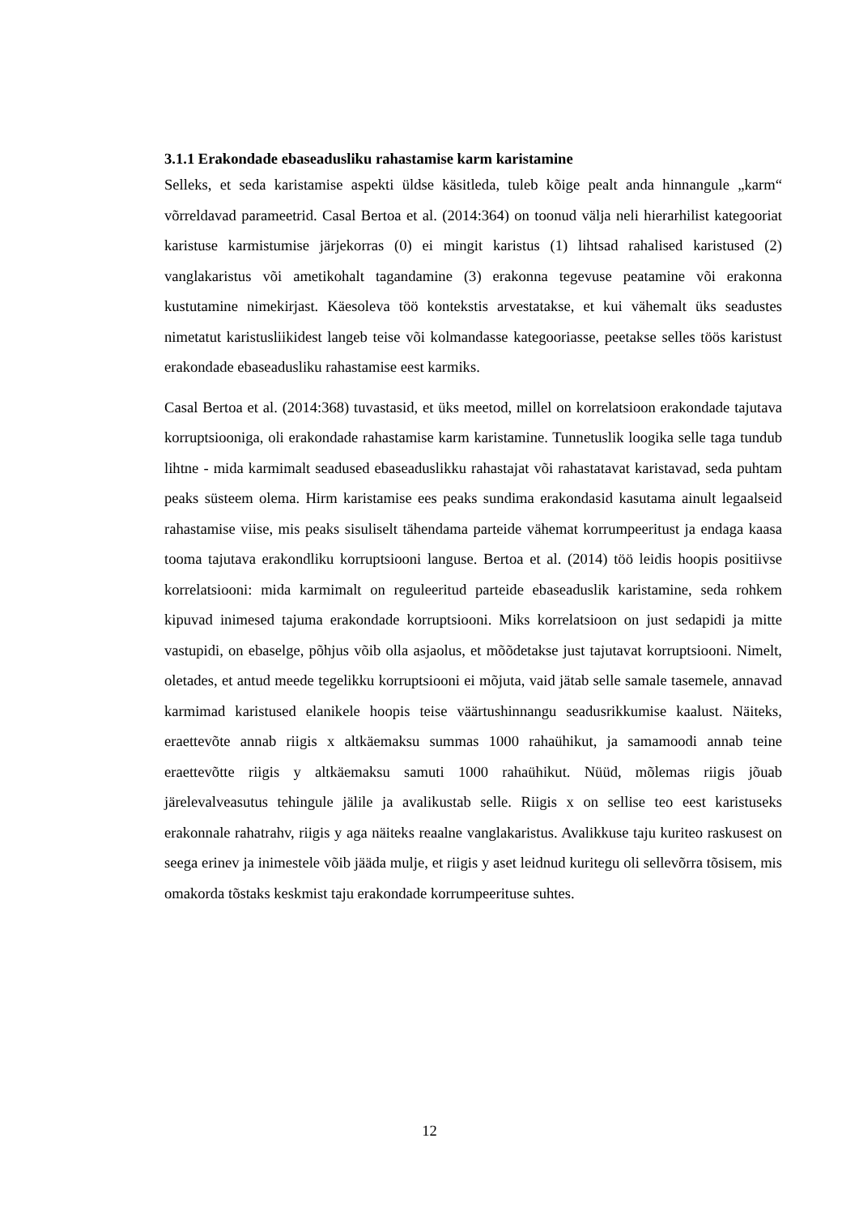3.1.1 Erakondade ebaseadusliku rahastamise karm karistamine
Selleks, et seda karistamise aspekti üldse käsitleda, tuleb kõige pealt anda hinnangule „karm“ võrreldavad parameetrid. Casal Bertoa et al. (2014:364) on toonud välja neli hierarhilist kategooriat karistuse karmistumise järjekorras (0) ei mingit karistus (1) lihtsad rahalised karistused (2) vanglakaristus või ametikohalt tagandamine (3) erakonna tegevuse peatamine või erakonna kustutamine nimekirjast. Käesoleva töö kontekstis arvestatakse, et kui vähemalt üks seadustes nimetatut karistusliikidest langeb teise või kolmandasse kategooriasse, peetakse selles töös karistust erakondade ebaseadusliku rahastamise eest karmiks.
Casal Bertoa et al. (2014:368) tuvastasid, et üks meetod, millel on korrelatsioon erakondade tajutava korruptsiooniga, oli erakondade rahastamise karm karistamine. Tunnetuslik loogika selle taga tundub lihtne - mida karmimalt seadused ebaseaduslikku rahastajat või rahastatavat karistavad, seda puhtam peaks süsteem olema. Hirm karistamise ees peaks sundima erakondasid kasutama ainult legaalseid rahastamise viise, mis peaks sisuliselt tähendama parteide vähemat korrumpeeritust ja endaga kaasa tooma tajutava erakondliku korruptsiooni languse. Bertoa et al. (2014) töö leidis hoopis positiivse korrelatsiooni: mida karmimalt on reguleeritud parteide ebaseaduslik karistamine, seda rohkem kipuvad inimesed tajuma erakondade korruptsiooni. Miks korrelatsioon on just sedapidi ja mitte vastupidi, on ebaselge, põhjus võib olla asjaolus, et mõõdetakse just tajutavat korruptsiooni. Nimelt, oletades, et antud meede tegelikku korruptsiooni ei mõjuta, vaid jätab selle samale tasemele, annavad karmimad karistused elanikele hoopis teise väärtushinnangu seadusrikkumise kaalust. Näiteks, eraettevõte annab riigis x altkäemaksu summas 1000 rahaühikut, ja samamoodi annab teine eraettevõtte riigis y altkäemaksu samuti 1000 rahaühikut. Nüüd, mõlemas riigis jõuab järelevalveasutus tehingule jälile ja avalikustab selle. Riigis x on sellise teo eest karistuseks erakonnale rahatrahv, riigis y aga näiteks reaalne vanglakaristus. Avalikkuse taju kuriteo raskusest on seega erinev ja inimestele võib jääda mulje, et riigis y aset leidnud kuritegu oli sellevõrra tõsisem, mis omakorda tõstaks keskmist taju erakondade korrumpeerituse suhtes.
12